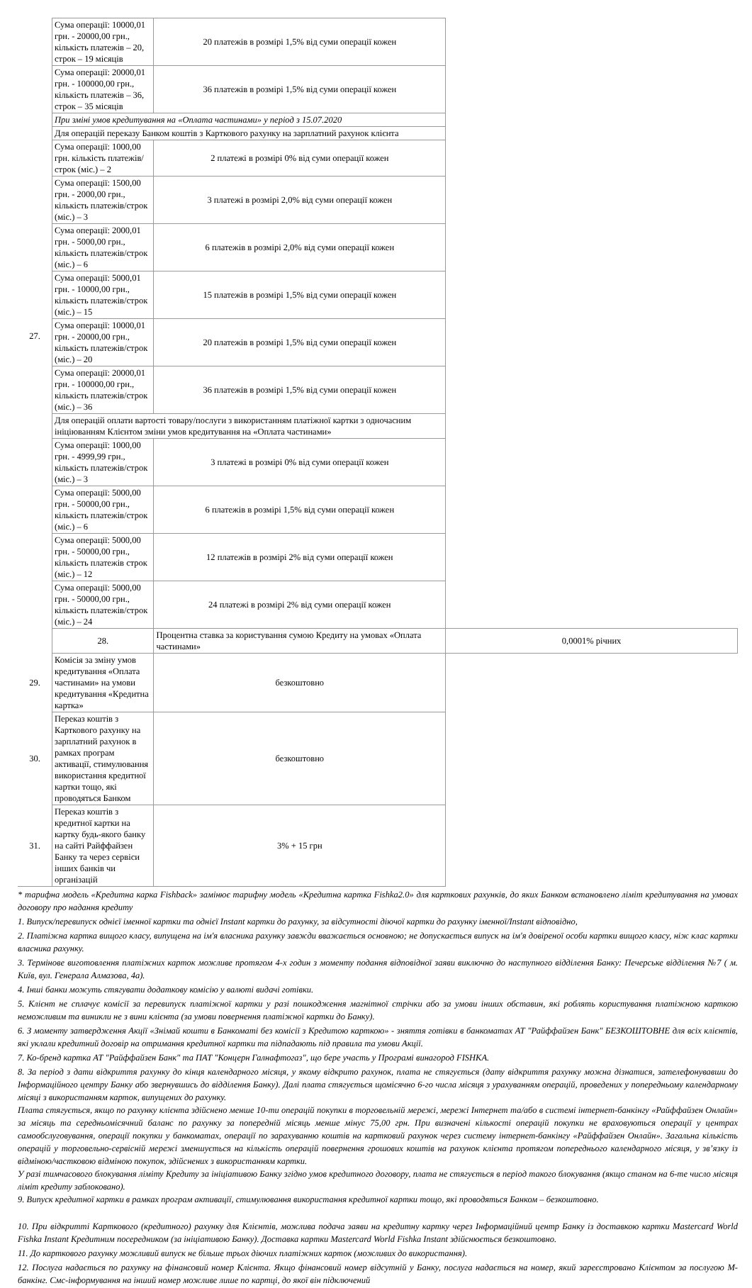| 27. | Сума операції: 10000,01 грн. - 20000,00 грн., кількість платежів – 20, строк – 19 місяців | 20 платежів в розмірі 1,5% від суми операції кожен | |
| | Сума операції: 20000,01 грн. - 100000,00 грн., кількість платежів – 36, строк – 35 місяців | 36 платежів в розмірі 1,5% від суми операції кожен | |
| | При зміні умов кредитування на «Оплата частинами» у період з 15.07.2020 | | |
| | Для операцій переказу Банком коштів з Карткового рахунку на зарплатний рахунок клієнта | | |
| | Сума операції: 1000,00 грн. кількість платежів/строк (міс.) – 2 | 2 платежі в розмірі 0% від суми операції кожен | |
| | Сума операції: 1500,00 грн. - 2000,00 грн., кількість платежів/строк (міс.) – 3 | 3 платежі в розмірі 2,0% від суми операції кожен | |
| | Сума операції: 2000,01 грн. - 5000,00 грн., кількість платежів/строк (міс.) – 6 | 6 платежів в розмірі 2,0% від суми операції кожен | |
| | Сума операції: 5000,01 грн. - 10000,00 грн., кількість платежів/строк (міс.) – 15 | 15 платежів в розмірі 1,5% від суми операції кожен | |
| | Сума операції: 10000,01 грн. - 20000,00 грн., кількість платежів/строк (міс.) – 20 | 20 платежів в розмірі 1,5% від суми операції кожен | |
| | Сума операції: 20000,01 грн. - 100000,00 грн., кількість платежів/строк (міс.) – 36 | 36 платежів в розмірі 1,5% від суми операції кожен | |
| | Для операцій оплати вартості товару/послуги з використанням платіжної картки з одночасним ініціюванням Клієнтом зміни умов кредитування на «Оплата частинами» | | |
| | Сума операції: 1000,00 грн. - 4999,99 грн., кількість платежів/строк (міс.) – 3 | 3 платежі в розмірі 0% від суми операції кожен | |
| | Сума операції: 5000,00 грн. - 50000,00 грн., кількість платежів/строк (міс.) – 6 | 6 платежів в розмірі 1,5% від суми операції кожен | |
| | Сума операції: 5000,00 грн. - 50000,00 грн., кількість платежів строк (міс.) – 12 | 12 платежів в розмірі 2% від суми операції кожен | |
| | Сума операції: 5000,00 грн. - 50000,00 грн., кількість платежів/строк (міс.) – 24 | 24 платежі в розмірі 2% від суми операції кожен | |
| | 28. | Процентна ставка за користування сумою Кредиту на умовах «Оплата частинами» | 0,0001% річних |
| 29. | Комісія за зміну умов кредитування «Оплата частинами» на умови кредитування «Кредитна картка» | безкоштовно | |
| 30. | Переказ коштів з Карткового рахунку на зарплатний рахунок в рамках програм активації, стимулювання використання кредитної картки тощо, які проводяться Банком | безкоштовно | |
| 31. | Переказ коштів з кредитної картки на картку будь-якого банку на сайті Райффайзен Банку та через сервіси інших банків чи організацій | 3% + 15 грн | |
* тарифна модель «Кредитна карка Fishback» замінює тарифну модель «Кредитна картка Fishka2.0» для карткових рахунків, до яких Банком встановлено ліміт кредитування на умовах договору про надання кредиту
1. Випуск/перевипуск однієї іменної картки та однієї Instant картки до рахунку, за відсутності діючої картки до рахунку іменної/Instant відповідно,
2. Платіжна картка вищого класу, випущена на ім'я власника рахунку завжди вважається основною; не допускається випуск на ім'я довіреної особи картки вищого класу, ніж клас картки власника рахунку.
3. Термінове виготовлення платіжних карток можливе протягом 4-х годин з моменту подання відповідної заяви виключно до наступного відділення Банку: Печерське відділення №7 ( м. Київ, вул. Генерала Алмазова, 4а).
4. Інші банки можуть стягувати додаткову комісію у валюті видачі готівки.
5. Клієнт не сплачує комісії за перевипуск платіжної картки у разі пошкодження магнітної стрічки або за умови інших обставин, які роблять користування платіжною карткою неможливим та виникли не з вини клієнта (за умови повернення платіжної картки до Банку).
6. З моменту затвердження Акції «Знімай кошти в Банкоматі без комісії з Кредитою карткою» - зняття готівки в банкоматах АТ "Райффайзен Банк" БЕЗКОШТОВНЕ для всіх клієнтів, які уклали кредитний договір на отримання кредитної картки та підпадають під правила та умови Акції.
7. Ко-бренд картка АТ "Райффайзен Банк" та ПАТ "Концерн Галнафтогаз", що бере участь у Програмі винагород FISHKA.
8. За період з дати відкриття рахунку до кінця календарного місяця, у якому відкрито рахунок, плата не стягується (дату відкриття рахунку можна дізнатися, зателефонувавши до Інформаційного центру Банку або звернувшись до відділення Банку). Далі плата стягується щомісячно 6-го числа місяця з урахуванням операцій, проведених у попередньому календарному місяці з використанням карток, випущених до рахунку.
Плата стягується, якщо по рахунку клієнта здійснено менше 10-ти операцій покупки в торговельній мережі, мережі Інтернет та/або в системі інтернет-банкінгу «Райффайзен Онлайн» за місяць та середньомісячний баланс по рахунку за попередній місяць менше мінус 75,00 грн. При визначені кількості операцій покупки не враховуються операції у центрах самообслуговування, операції покупки у банкоматах, операції по зарахуванню коштів на картковий рахунок через систему інтернет-банкінгу «Райффайзен Онлайн». Загальна кількість операцій у торговельно-сервісній мережі зменшується на кількість операцій повернення грошових коштів на рахунок клієнта протягом попереднього календарного місяця, у зв’язку із відміною/частковою відміною покупок, здійснених з використанням картки.
У разі тимчасового блокування ліміту Кредиту за ініціативою Банку згідно умов кредитного договору, плата не стягується в період такого блокування (якщо станом на 6-те число місяця ліміт кредиту заблоковано).
9. Випуск кредитної картки в рамках програм активації, стимулювання використання кредитної картки тощо, які проводяться Банком – безкоштовно.
10. При відкритті Карткового (кредитного) рахунку для Клієнтів, можлива подача заяви на кредитну картку через Інформаційний центр Банку із доставкою картки Mastercard World Fishka Instant Кредитним посередником (за ініціативою Банку). Доставка картки Mastercard World Fishka Instant здійснюється безкоштовно.
11. До карткового рахунку можливий випуск не більше трьох діючих платіжних карток (можливих до використання).
12. Послуга надається по рахунку на фінансовий номер Клієнта. Якщо фінансовий номер відсутній у Банку, послуга надається на номер, який зареєстровано Клієнтом за послугою М-банкінг. Смс-інформування на інший номер можливе лише по картці, до якої він підключений